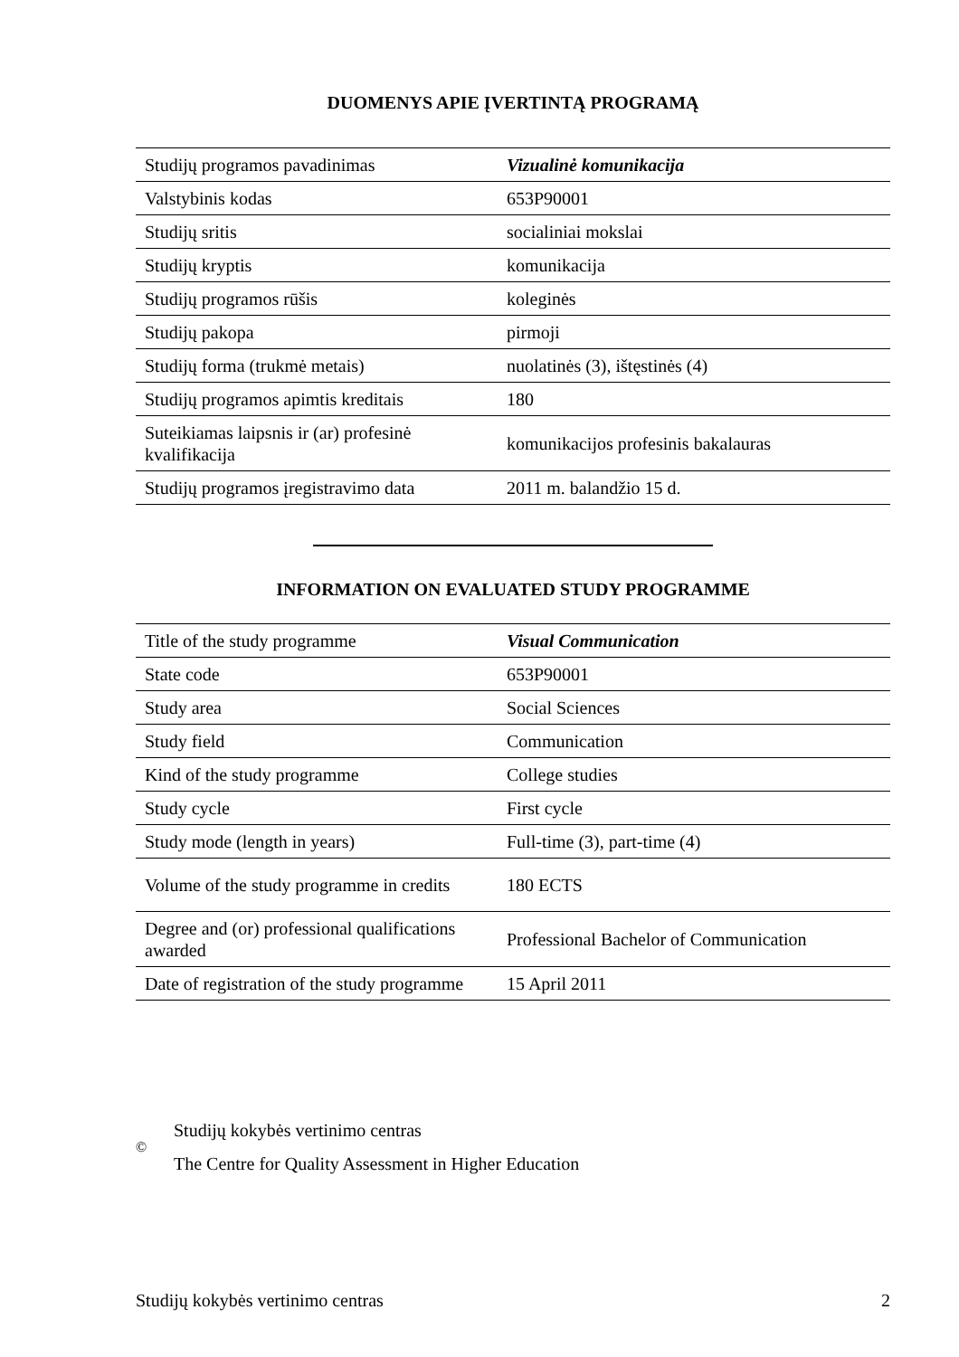DUOMENYS APIE ĮVERTINTĄ PROGRAMĄ
| Studijų programos pavadinimas | Vizualinė komunikacija |
| Valstybinis kodas | 653P90001 |
| Studijų sritis | socialiniai mokslai |
| Studijų kryptis | komunikacija |
| Studijų programos rūšis | koleginės |
| Studijų pakopa | pirmoji |
| Studijų forma (trukmė metais) | nuolatinės (3), ištęstinės (4) |
| Studijų programos apimtis kreditais | 180 |
| Suteikiamas laipsnis ir (ar) profesinė kvalifikacija | komunikacijos profesinis bakalauras |
| Studijų programos įregistravimo data | 2011 m. balandžio 15 d. |
INFORMATION ON EVALUATED STUDY PROGRAMME
| Title of the study programme | Visual Communication |
| State code | 653P90001 |
| Study area | Social Sciences |
| Study field | Communication |
| Kind of the study programme | College studies |
| Study cycle | First cycle |
| Study mode (length in years) | Full-time (3), part-time (4) |
| Volume of the study programme in credits | 180 ECTS |
| Degree and (or) professional qualifications awarded | Professional Bachelor of Communication |
| Date of registration of the study programme | 15 April 2011 |
©
Studijų kokybės vertinimo centras
The Centre for Quality Assessment in Higher Education
Studijų kokybės vertinimo centras 2